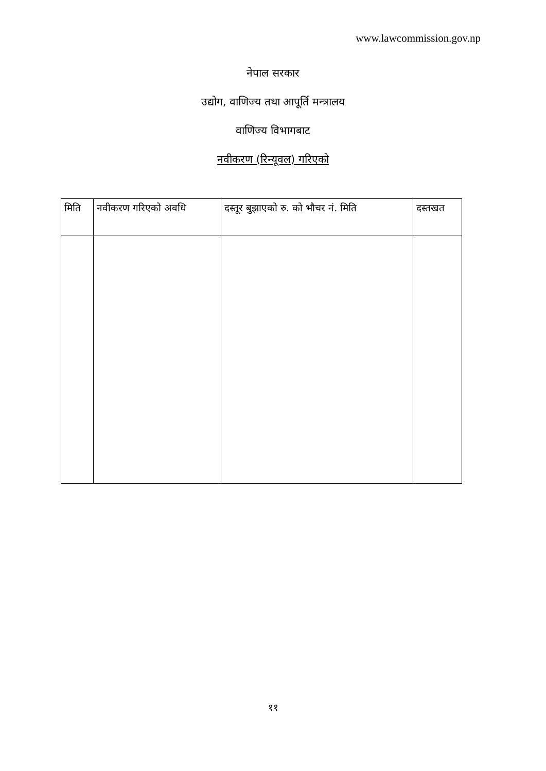www.lawcommission.gov.np
नेपाल सरकार
उद्योग, वाणिज्य तथा आपूर्ति मन्त्रालय
वाणिज्य विभागबाट
नवीकरण (रिन्यूवल) गरिएको
| मिति | नवीकरण गरिएको अवधि | दस्तूर बुझाएको रु. को भौचर नं. मिति | दस्तखत |
| --- | --- | --- | --- |
११